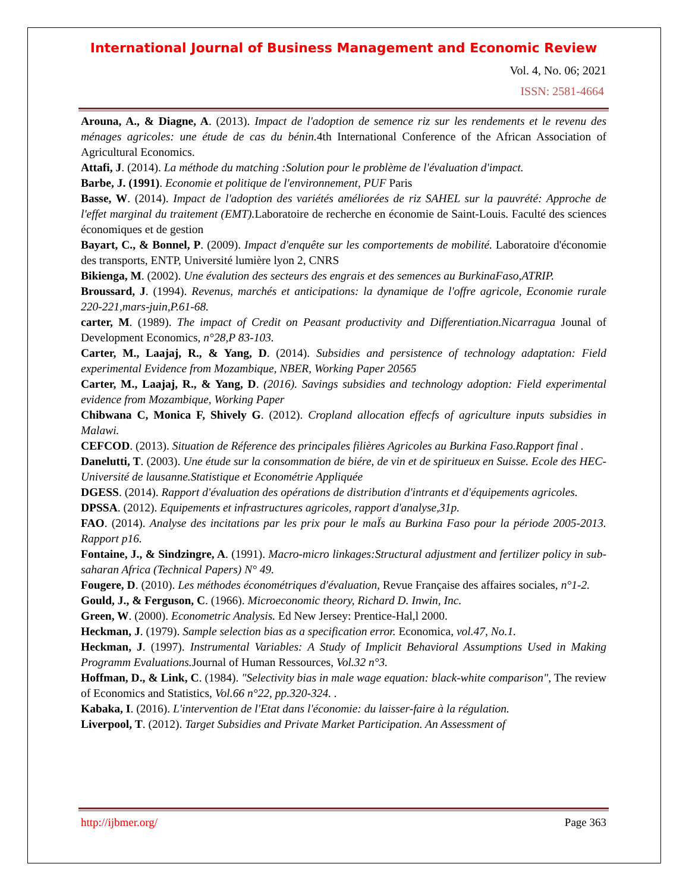International Journal of Business Management and Economic Review
Vol. 4, No. 06; 2021
ISSN: 2581-4664
Arouna, A., & Diagne, A. (2013). Impact de l'adoption de semence riz sur les rendements et le revenu des ménages agricoles: une étude de cas du bénin. 4th International Conference of the African Association of Agricultural Economics.
Attafi, J. (2014). La méthode du matching :Solution pour le problème de l'évaluation d'impact.
Barbe, J. (1991). Economie et politique de l'environnement, PUF Paris
Basse, W. (2014). Impact de l'adoption des variétés améliorées de riz SAHEL sur la pauvrété: Approche de l'effet marginal du traitement (EMT). Laboratoire de recherche en économie de Saint-Louis. Faculté des sciences économiques et de gestion
Bayart, C., & Bonnel, P. (2009). Impact d'enquête sur les comportements de mobilité. Laboratoire d'économie des transports, ENTP, Université lumière lyon 2, CNRS
Bikienga, M. (2002). Une évalution des secteurs des engrais et des semences au BurkinaFaso,ATRIP.
Broussard, J. (1994). Revenus, marchés et anticipations: la dynamique de l'offre agricole, Economie rurale 220-221,mars-juin,P.61-68.
carter, M. (1989). The impact of Credit on Peasant productivity and Differentiation.Nicarragua Jounal of Development Economics, n°28,P 83-103.
Carter, M., Laajaj, R., & Yang, D. (2014). Subsidies and persistence of technology adaptation: Field experimental Evidence from Mozambique, NBER, Working Paper 20565
Carter, M., Laajaj, R., & Yang, D. (2016). Savings subsidies and technology adoption: Field experimental evidence from Mozambique, Working Paper
Chibwana C, Monica F, Shively G. (2012). Cropland allocation effecfs of agriculture inputs subsidies in Malawi.
CEFCOD. (2013). Situation de Réference des principales filières Agricoles au Burkina Faso.Rapport final .
Danelutti, T. (2003). Une étude sur la consommation de biére, de vin et de spiritueux en Suisse. Ecole des HEC-Université de lausanne.Statistique et Econométrie Appliquée
DGESS. (2014). Rapport d'évaluation des opérations de distribution d'intrants et d'équipements agricoles.
DPSSA. (2012). Equipements et infrastructures agricoles, rapport d'analyse,31p.
FAO. (2014). Analyse des incitations par les prix pour le maÏs au Burkina Faso pour la période 2005-2013. Rapport p16.
Fontaine, J., & Sindzingre, A. (1991). Macro-micro linkages:Structural adjustment and fertilizer policy in sub-saharan Africa (Technical Papers) N° 49.
Fougere, D. (2010). Les méthodes économétriques d'évaluation, Revue Française des affaires sociales, n°1-2.
Gould, J., & Ferguson, C. (1966). Microeconomic theory, Richard D. Inwin, Inc.
Green, W. (2000). Econometric Analysis. Ed New Jersey: Prentice-Hal,l 2000.
Heckman, J. (1979). Sample selection bias as a specification error. Economica, vol.47, No.1.
Heckman, J. (1997). Instrumental Variables: A Study of Implicit Behavioral Assumptions Used in Making Programm Evaluations. Journal of Human Ressources, Vol.32 n°3.
Hoffman, D., & Link, C. (1984). "Selectivity bias in male wage equation: black-white comparison", The review of Economics and Statistics, Vol.66 n°22, pp.320-324. .
Kabaka, I. (2016). L'intervention de l'Etat dans l'économie: du laisser-faire à la régulation.
Liverpool, T. (2012). Target Subsidies and Private Market Participation. An Assessment of
http://ijbmer.org/ Page 363